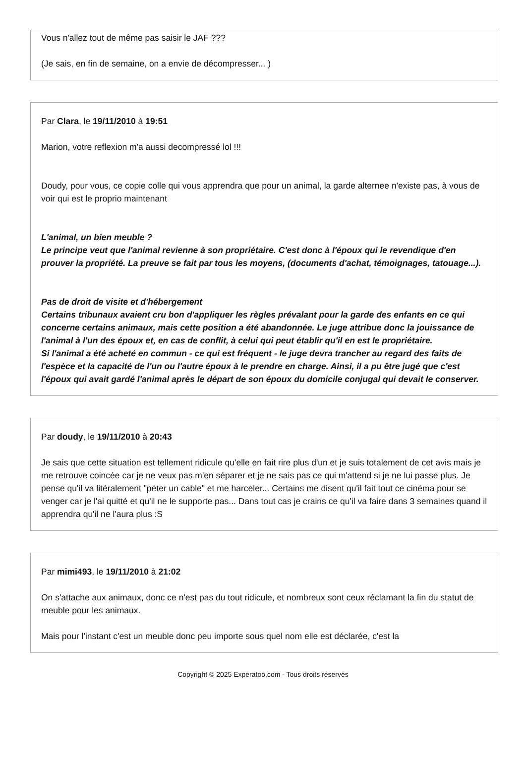Vous n'allez tout de même pas saisir le JAF ???
(Je sais, en fin de semaine, on a envie de décompresser... )
Par Clara, le 19/11/2010 à 19:51
Marion, votre reflexion m'a aussi decompressé lol !!!
Doudy, pour vous, ce copie colle qui vous apprendra que pour un animal, la garde alternee n'existe pas, à vous de voir qui est le proprio maintenant
L'animal, un bien meuble ?
Le principe veut que l'animal revienne à son propriétaire. C'est donc à l'époux qui le revendique d'en prouver la propriété. La preuve se fait par tous les moyens, (documents d'achat, témoignages, tatouage...).
Pas de droit de visite et d'hébergement
Certains tribunaux avaient cru bon d'appliquer les règles prévalant pour la garde des enfants en ce qui concerne certains animaux, mais cette position a été abandonnée. Le juge attribue donc la jouissance de l'animal à l'un des époux et, en cas de conflit, à celui qui peut établir qu'il en est le propriétaire.
Si l'animal a été acheté en commun - ce qui est fréquent - le juge devra trancher au regard des faits de l'espèce et la capacité de l'un ou l'autre époux à le prendre en charge. Ainsi, il a pu être jugé que c'est l'époux qui avait gardé l'animal après le départ de son époux du domicile conjugal qui devait le conserver.
Par doudy, le 19/11/2010 à 20:43
Je sais que cette situation est tellement ridicule qu'elle en fait rire plus d'un et je suis totalement de cet avis mais je me retrouve coincée car je ne veux pas m'en séparer et je ne sais pas ce qui m'attend si je ne lui passe plus. Je pense qu'il va litéralement "péter un cable" et me harceler... Certains me disent qu'il fait tout ce cinéma pour se venger car je l'ai quitté et qu'il ne le supporte pas... Dans tout cas je crains ce qu'il va faire dans 3 semaines quand il apprendra qu'il ne l'aura plus :S
Par mimi493, le 19/11/2010 à 21:02
On s'attache aux animaux, donc ce n'est pas du tout ridicule, et nombreux sont ceux réclamant la fin du statut de meuble pour les animaux.
Mais pour l'instant c'est un meuble donc peu importe sous quel nom elle est déclarée, c'est la
Copyright © 2025 Experatoo.com - Tous droits réservés